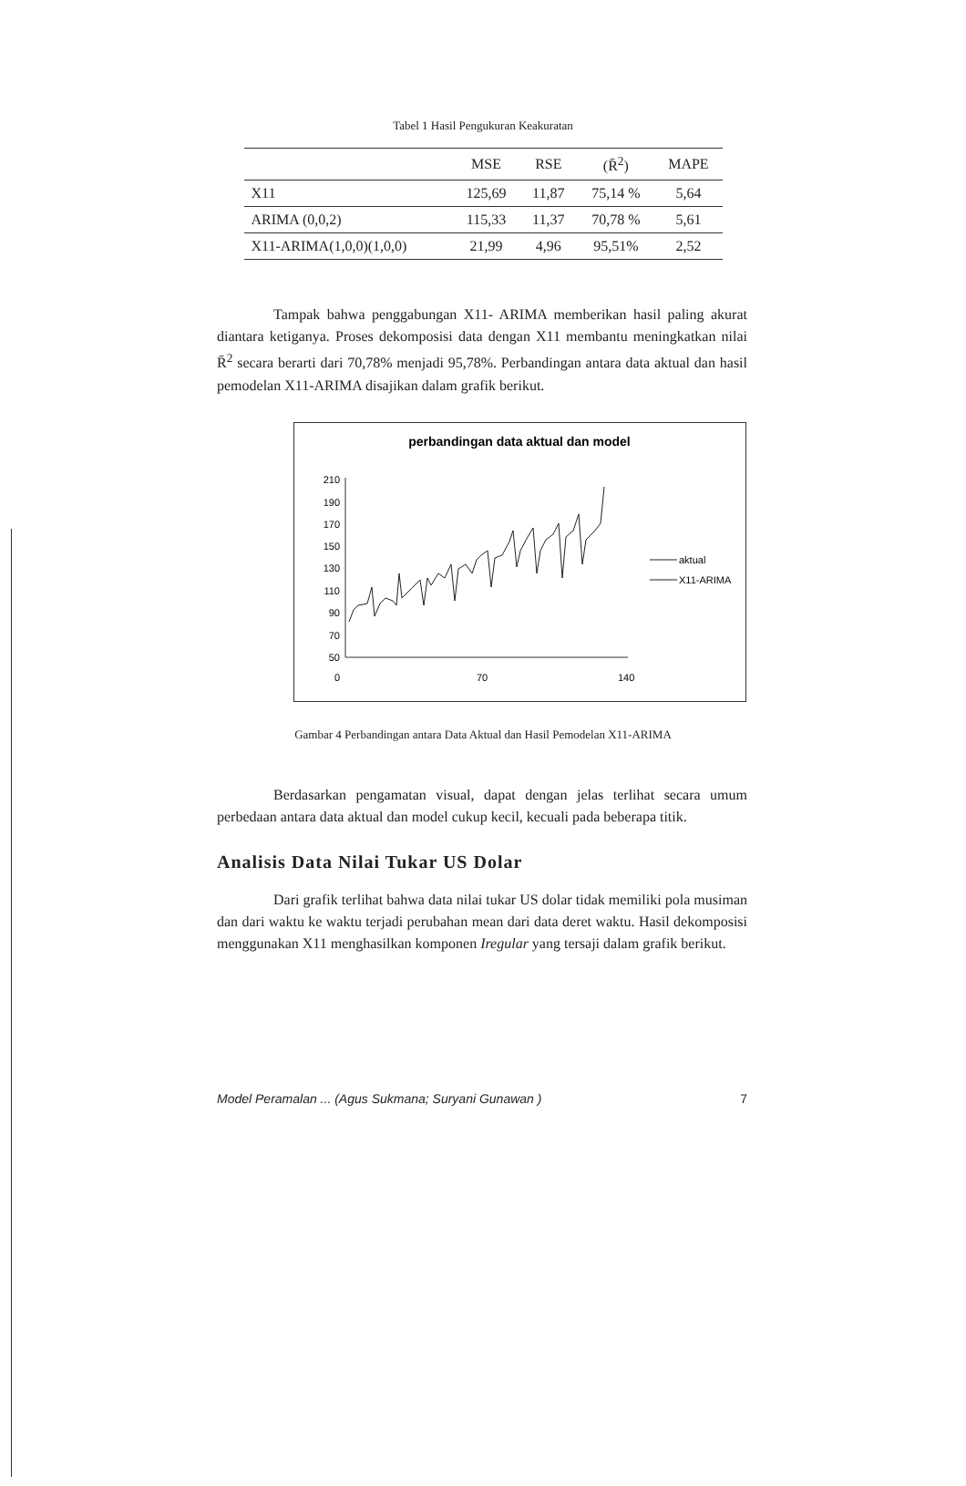Tabel 1 Hasil Pengukuran Keakuratan
| | MSE | RSE | (R̄<sup>2</sup>) | MAPE |
| --- | --- | --- | --- | --- |
| X11 | 125,69 | 11,87 | 75,14 % | 5,64 |
| ARIMA (0,0,2) | 115,33 | 11,37 | 70,78 % | 5,61 |
| X11-ARIMA(1,0,0)(1,0,0) | 21,99 | 4,96 | 95,51% | 2,52 |
Tampak bahwa penggabungan X11- ARIMA memberikan hasil paling akurat diantara ketiganya. Proses dekomposisi data dengan X11 membantu meningkatkan nilai R̄<sup>2</sup> secara berarti dari 70,78% menjadi 95,78%. Perbandingan antara data aktual dan hasil pemodelan X11-ARIMA disajikan dalam grafik berikut.
perbandingan data aktual dan model
210
190
170
150
130
110
90
70
50
0
70
140
aktual
X11-ARIMA
Gambar 4 Perbandingan antara Data Aktual dan Hasil Pemodelan X11-ARIMA
Berdasarkan pengamatan visual, dapat dengan jelas terlihat secara umum perbedaan antara data aktual dan model cukup kecil, kecuali pada beberapa titik.
Analisis Data Nilai Tukar US Dolar
Dari grafik terlihat bahwa data nilai tukar US dolar tidak memiliki pola musiman dan dari waktu ke waktu terjadi perubahan mean dari data deret waktu. Hasil dekomposisi menggunakan X11 menghasilkan komponen Iregular yang tersaji dalam grafik berikut.
Model Peramalan ... (Agus Sukmana; Suryani Gunawan ) 7